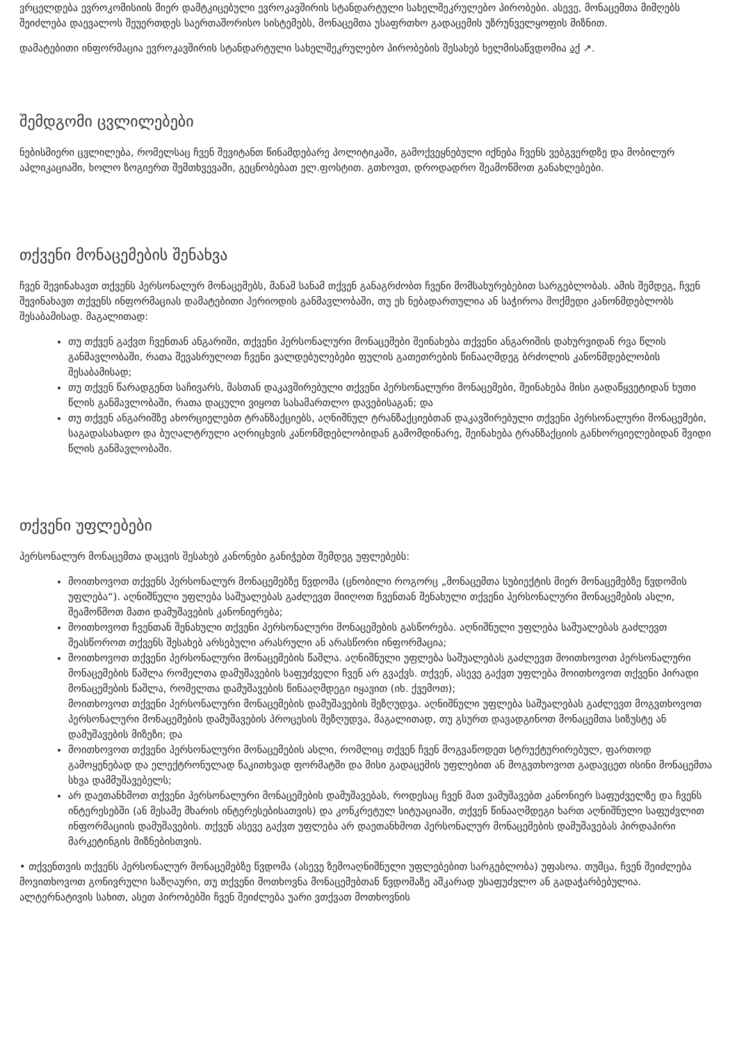ვრცელდება ევროკომისიის მიერ დამტკიცებული ევროკავშირის სტანდარტული სახელშეკრულებო პირობები. ასევე, მონაცემთა მიმღებს შეიძლება დაევალოს შეუერთდეს საერთაშორისო სისტემებს, მონაცემთა უსაფრთხო გადაცემის უზრუნველყოფის მიზნით.
დამატებითი ინფორმაცია ევროკავშირის სტანდარტული სახელშეკრულებო პირობების შესახებ ხელმისაწვდომია აქ ↗.
შემდგომი ცვლილებები
ნებისმიერი ცვლილება, რომელსაც ჩვენ შევიტანთ წინამდებარე პოლიტიკაში, გამოქვეყნებული იქნება ჩვენს ვებგვერდზე და მობილურ აპლიკაციაში, ხოლო ზოგიერთ შემთხვევაში, გეცნობებათ ელ.ფოსტით. გთხოვთ, დროდადრო შეამოწმოთ განახლებები.
თქვენი მონაცემების შენახვა
ჩვენ შევინახავთ თქვენს პერსონალურ მონაცემებს, მანამ სანამ თქვენ განაგრძობთ ჩვენი მომსახურებებით სარგებლობას. ამის შემდეგ, ჩვენ შევინახავთ თქვენს ინფორმაციას დამატებითი პერიოდის განმავლობაში, თუ ეს ნებადართულია ან საჭიროა მოქმედი კანონმდებლობს შესაბამისად. მაგალითად:
თუ თქვენ გაქვთ ჩვენთან ანგარიში, თქვენი პერსონალური მონაცემები შეინახება თქვენი ანგარიშის დახურვიდან რვა წლის განმავლობაში, რათა შევასრულოთ ჩვენი ვალდებულებები ფულის გათეთრების წინააღმდეგ ბრძოლის კანონმდებლობის შესაბამისად;
თუ თქვენ წარადგენთ საჩივარს, მასთან დაკავშირებული თქვენი პერსონალური მონაცემები, შეინახება მისი გადაწყვეტიდან ხუთი წლის განმავლობაში, რათა დაცული ვიყოთ სასამართლო დავებისაგან; და
თუ თქვენ ანგარიშზე ახორციელებთ ტრანზაქციებს, აღნიშნულ ტრანზაქციებთან დაკავშირებული თქვენი პერსონალური მონაცემები, საგადასახადო და ბუღალტრული აღრიცხვის კანონმდებლობიდან გამომდინარე, შეინახება ტრანზაქციის განხორციელებიდან შვიდი წლის განმავლობაში.
თქვენი უფლებები
პერსონალურ მონაცემთა დაცვის შესახებ კანონები განიჭებთ შემდეგ უფლებებს:
მოითხოვოთ თქვენს პერსონალურ მონაცემებზე წვდომა (ცნობილი როგორც „მონაცემთა სუბიექტის მიერ მონაცემებზე წვდომის უფლება“). აღნიშნული უფლება საშუალებას გაძლევთ მიიღოთ ჩვენთან შენახული თქვენი პერსონალური მონაცემების ასლი, შეამოწმოთ მათი დამუშავების კანონიერება;
მოითხოვოთ ჩვენთან შენახული თქვენი პერსონალური მონაცემების გასწორება. აღნიშნული უფლება საშუალებას გაძლევთ შეასწოროთ თქვენს შესახებ არსებული არასრული ან არასწორი ინფორმაცია;
მოითხოვოთ თქვენი პერსონალური მონაცემების წაშლა. აღნიშნული უფლება საშუალებას გაძლევთ მოითხოვოთ პერსონალური მონაცემების წაშლა რომელთა დამუშავების საფუძველი ჩვენ არ გვაქვს. თქვენ, ასევე გაქვთ უფლება მოითხოვოთ თქვენი პირადი მონაცემების წაშლა, რომელთა დამუშავების წინააღმდეგი იყავით (იხ. ქვემოთ);
მოითხოვოთ თქვენი პერსონალური მონაცემების დამუშავების შეზღუდვა. აღნიშნული უფლება საშუალებას გაძლევთ მოგვთხოვოთ პერსონალური მონაცემების დამუშავების პროცესის შეზღუდვა, მაგალითად, თუ გსურთ დავადგინოთ მონაცემთა სიზუსტე ან დამუშავების მიზეზი; და
მოითხოვოთ თქვენი პერსონალური მონაცემების ასლი, რომლიც თქვენ ჩვენ მოგვაწოდეთ სტრუქტურირებულ, ფართოდ გამოყენებად და ელექტრონულად წაკითხვად ფორმატში და მისი გადაცემის უფლებით ან მოგვთხოვოთ გადავცეთ ისინი მონაცემთა სხვა დამმუშავებელს;
არ დაეთანხმოთ თქვენი პერსონალური მონაცემების დამუშავებას, როდესაც ჩვენ მათ ვამუშავებთ კანონიერ საფუძველზე და ჩვენს ინტერესებში (ან მესამე მხარის ინტერესებისათვის) და კონკრეტულ სიტუაციაში, თქვენ წინააღმდეგი ხართ აღნიშნული საფუძვლით ინფორმაციის დამუშავების. თქვენ ასევე გაქვთ უფლება არ დაეთანხმოთ პერსონალურ მონაცემების დამუშავებას პირდაპირი მარკეტინგის მიზნებისთვის.
• თქვენთვის თქვენს პერსონალურ მონაცემებზე წვდომა (ასევე ზემოაღნიშნული უფლებებით სარგებლობა) უფასოა. თუმცა, ჩვენ შეიძლება მოვითხოვოთ გონივრული საზღაური, თუ თქვენი მოთხოვნა მონაცემებთან წვდომაზე აშკარად უსაფუძვლო ან გადაჭარბებულია. ალტერნატივის სახით, ასეთ პირობებში ჩვენ შეიძლება უარი ვთქვათ მოთხოვნის